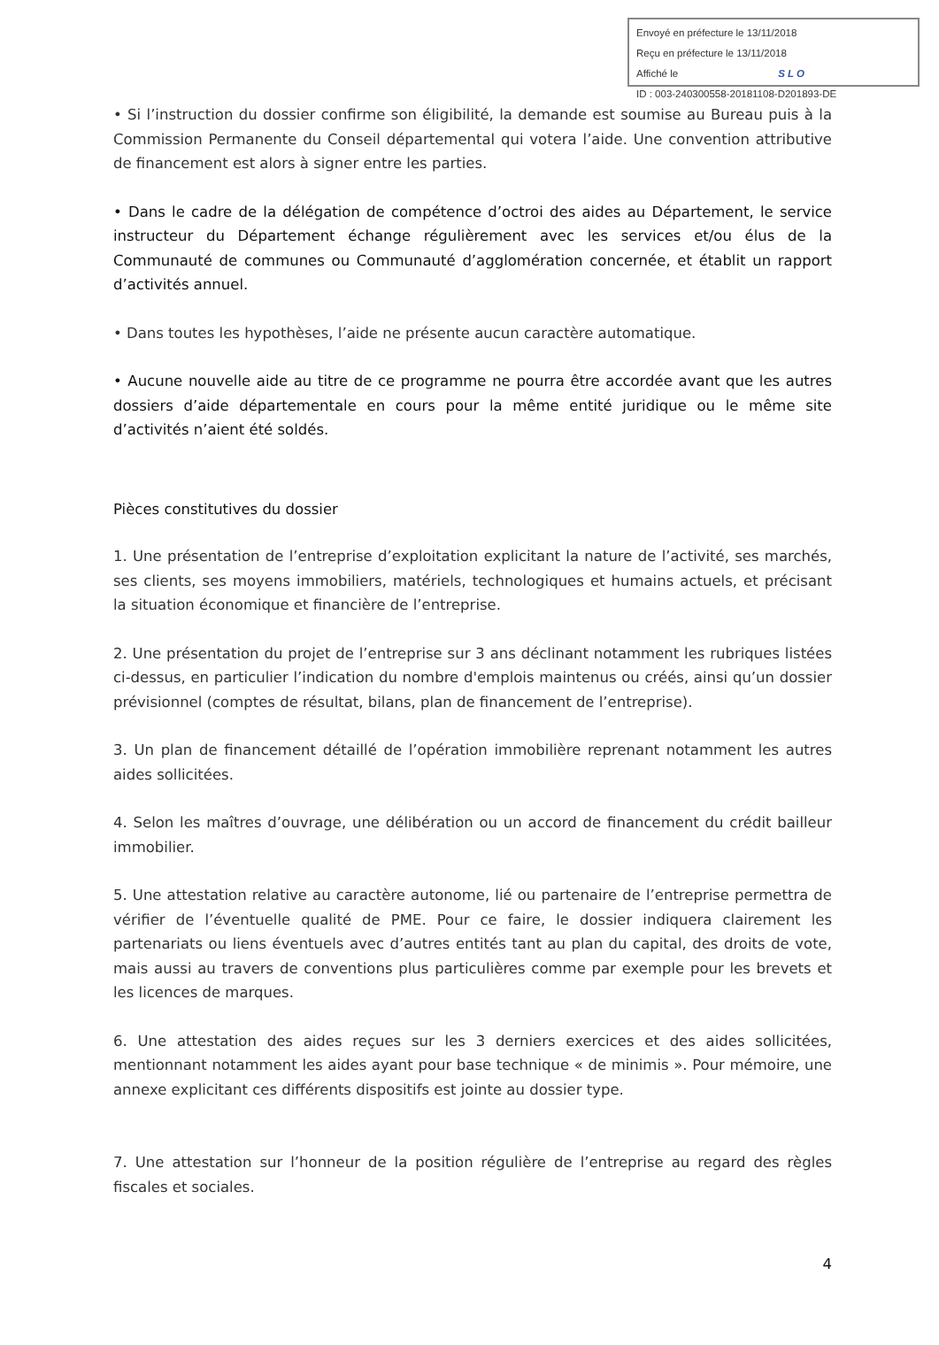Envoyé en préfecture le 13/11/2018
Reçu en préfecture le 13/11/2018
Affiché le SLO
ID : 003-240300558-20181108-D201893-DE
• Si l’instruction du dossier confirme son éligibilité, la demande est soumise au Bureau puis à la Commission Permanente du Conseil départemental qui votera l’aide. Une convention attributive de financement est alors à signer entre les parties.
• Dans le cadre de la délégation de compétence d’octroi des aides au Département, le service instructeur du Département échange régulièrement avec les services et/ou élus de la Communauté de communes ou Communauté d’agglomération concernée, et établit un rapport d’activités annuel.
• Dans toutes les hypothèses, l’aide ne présente aucun caractère automatique.
• Aucune nouvelle aide au titre de ce programme ne pourra être accordée avant que les autres dossiers d’aide départementale en cours pour la même entité juridique ou le même site d’activités n’aient été soldés.
Pièces constitutives du dossier
1. Une présentation de l’entreprise d’exploitation explicitant la nature de l’activité, ses marchés, ses clients, ses moyens immobiliers, matériels, technologiques et humains actuels, et précisant la situation économique et financière de l’entreprise.
2. Une présentation du projet de l’entreprise sur 3 ans déclinant notamment les rubriques listées ci-dessus, en particulier l’indication du nombre d'emplois maintenus ou créés, ainsi qu’un dossier prévisionnel (comptes de résultat, bilans, plan de financement de l’entreprise).
3. Un plan de financement détaillé de l’opération immobilière reprenant notamment les autres aides sollicitées.
4. Selon les maîtres d’ouvrage, une délibération ou un accord de financement du crédit bailleur immobilier.
5. Une attestation relative au caractère autonome, lié ou partenaire de l’entreprise permettra de vérifier de l’éventuelle qualité de PME. Pour ce faire, le dossier indiquera clairement les partenariats ou liens éventuels avec d’autres entités tant au plan du capital, des droits de vote, mais aussi au travers de conventions plus particulières comme par exemple pour les brevets et les licences de marques.
6. Une attestation des aides reçues sur les 3 derniers exercices et des aides sollicitées, mentionnant notamment les aides ayant pour base technique « de minimis ». Pour mémoire, une annexe explicitant ces différents dispositifs est jointe au dossier type.
7. Une attestation sur l’honneur de la position régulière de l’entreprise au regard des règles fiscales et sociales.
4